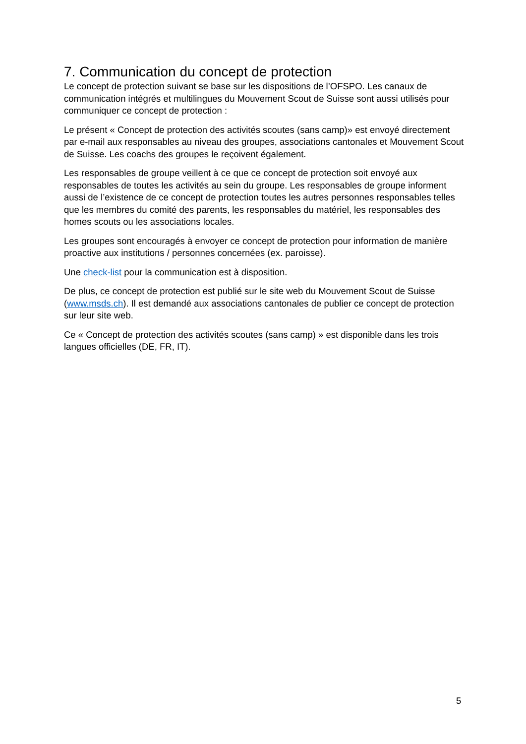7. Communication du concept de protection
Le concept de protection suivant se base sur les dispositions de l’OFSPO. Les canaux de communication intégrés et multilingues du Mouvement Scout de Suisse sont aussi utilisés pour communiquer ce concept de protection :
Le présent « Concept de protection des activités scoutes (sans camp)» est envoyé directement par e-mail aux responsables au niveau des groupes, associations cantonales et Mouvement Scout de Suisse. Les coachs des groupes le reçoivent également.
Les responsables de groupe veillent à ce que ce concept de protection soit envoyé aux responsables de toutes les activités au sein du groupe. Les responsables de groupe informent aussi de l’existence de ce concept de protection toutes les autres personnes responsables telles que les membres du comité des parents, les responsables du matériel, les responsables des homes scouts ou les associations locales.
Les groupes sont encouragés à envoyer ce concept de protection pour information de manière proactive aux institutions / personnes concernées (ex. paroisse).
Une check-list pour la communication est à disposition.
De plus, ce concept de protection est publié sur le site web du Mouvement Scout de Suisse (www.msds.ch). Il est demandé aux associations cantonales de publier ce concept de protection sur leur site web.
Ce « Concept de protection des activités scoutes (sans camp) » est disponible dans les trois langues officielles (DE, FR, IT).
5